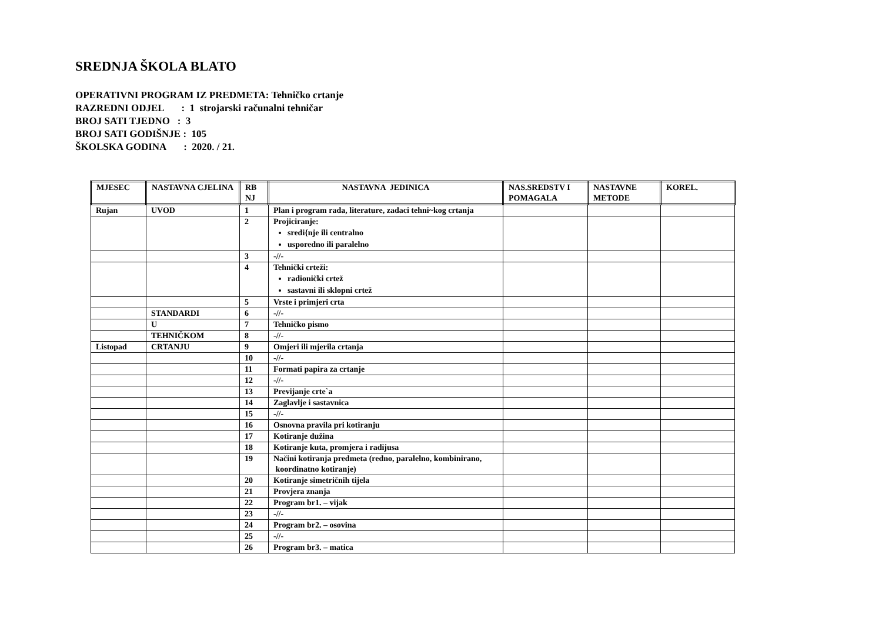SREDNJA ŠKOLA BLATO
OPERATIVNI PROGRAM IZ PREDMETA: Tehničko crtanje
RAZREDNI ODJEL : 1 strojarski računalni tehničar
BROJ SATI TJEDNO : 3
BROJ SATI GODIŠNJE : 105
ŠKOLSKA GODINA : 2020. / 21.
| MJESEC | NASTAVNA CJELINA | RB NJ | NASTAVNA JEDINICA | NAS.SREDSTV I POMAGALA | NASTAVNE METODE | KOREL. |
| --- | --- | --- | --- | --- | --- | --- |
| Rujan | UVOD | 1 | Plan i program rada, literature, zadaci tehni~kog crtanja | | | |
| | | 2 | Projiciranje: sredi{nje ili centralno usporedno ili paralelno | | | |
| | | 3 | -//- | | | |
| | | 4 | Tehnički crteži: radionički crtež sastavni ili sklopni crtež | | | |
| | | 5 | Vrste i primjeri crta | | | |
| | STANDARDI | 6 | -//- | | | |
| | U | 7 | Tehničko pismo | | | |
| | TEHNIČKOM | 8 | -//- | | | |
| Listopad | CRTANJU | 9 | Omjeri ili mjerila crtanja | | | |
| | | 10 | -//- | | | |
| | | 11 | Formati papira za crtanje | | | |
| | | 12 | -//- | | | |
| | | 13 | Previjanje crte`a | | | |
| | | 14 | Zaglavlje i sastavnica | | | |
| | | 15 | -//- | | | |
| | | 16 | Osnovna pravila pri kotiranju | | | |
| | | 17 | Kotiranje dužina | | | |
| | | 18 | Kotiranje kuta, promjera i radijusa | | | |
| | | 19 | Načini kotiranja predmeta (redno, paralelno, kombinirano, koordinatno kotiranje) | | | |
| | | 20 | Kotiranje simetričnih tijela | | | |
| | | 21 | Provjera znanja | | | |
| | | 22 | Program br1. – vijak | | | |
| | | 23 | -//- | | | |
| | | 24 | Program br2. – osovina | | | |
| | | 25 | -//- | | | |
| | | 26 | Program br3. – matica | | | |